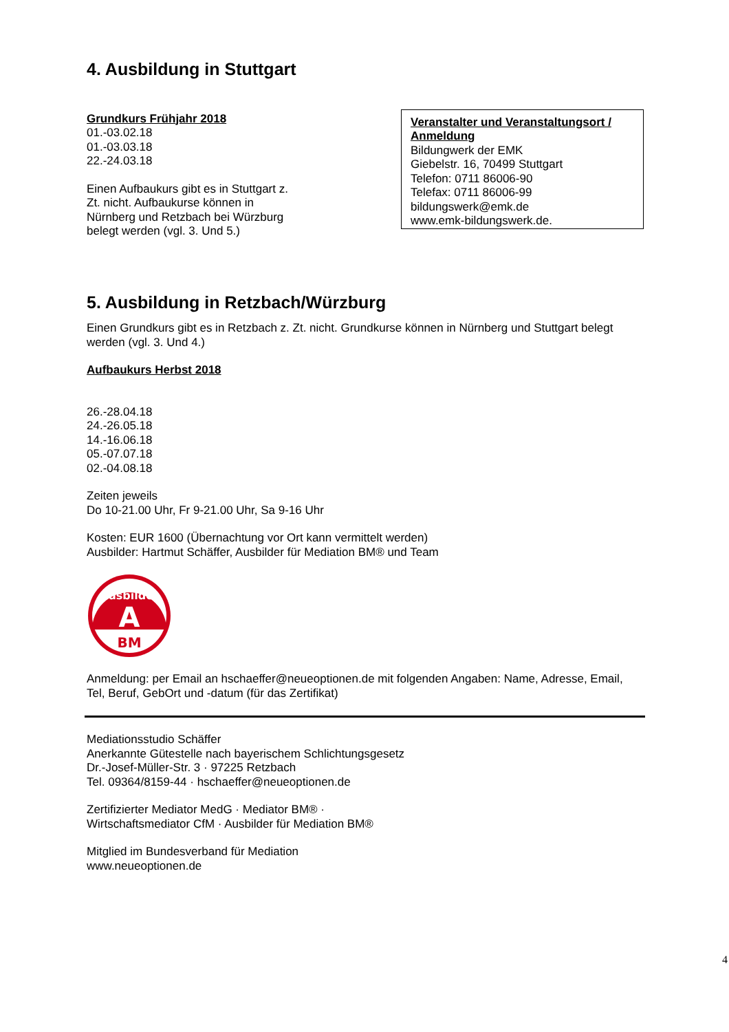4. Ausbildung in Stuttgart
Grundkurs Frühjahr 2018
01.-03.02.18
01.-03.03.18
22.-24.03.18
Einen Aufbaukurs gibt es in Stuttgart z. Zt. nicht. Aufbaukurse können in Nürnberg und Retzbach bei Würzburg belegt werden (vgl. 3. Und 5.)
Veranstalter und Veranstaltungsort / Anmeldung
Bildungwerk der EMK
Giebelstr. 16, 70499 Stuttgart
Telefon: 0711 86006-90
Telefax: 0711 86006-99
bildungswerk@emk.de
www.emk-bildungswerk.de.
5. Ausbildung in Retzbach/Würzburg
Einen Grundkurs gibt es in Retzbach z. Zt. nicht. Grundkurse können in Nürnberg und Stuttgart belegt werden (vgl. 3. Und 4.)
Aufbaukurs Herbst 2018
26.-28.04.18
24.-26.05.18
14.-16.06.18
05.-07.07.18
02.-04.08.18
Zeiten jeweils
Do 10-21.00 Uhr, Fr 9-21.00 Uhr, Sa 9-16 Uhr
Kosten: EUR 1600 (Übernachtung vor Ort kann vermittelt werden)
Ausbilder: Hartmut Schäffer, Ausbilder für Mediation BM® und Team
Ausbilder
A
BM
Anmeldung: per Email an hschaeffer@neueoptionen.de mit folgenden Angaben: Name, Adresse, Email, Tel, Beruf, GebOrt und -datum (für das Zertifikat)
Mediationsstudio Schäffer
Anerkannte Gütestelle nach bayerischem Schlichtungsgesetz
Dr.-Josef-Müller-Str. 3 · 97225 Retzbach
Tel. 09364/8159-44 · hschaeffer@neueoptionen.de
Zertifizierter Mediator MedG · Mediator BM® ·
Wirtschaftsmediator CfM · Ausbilder für Mediation BM®
Mitglied im Bundesverband für Mediation
www.neueoptionen.de
4